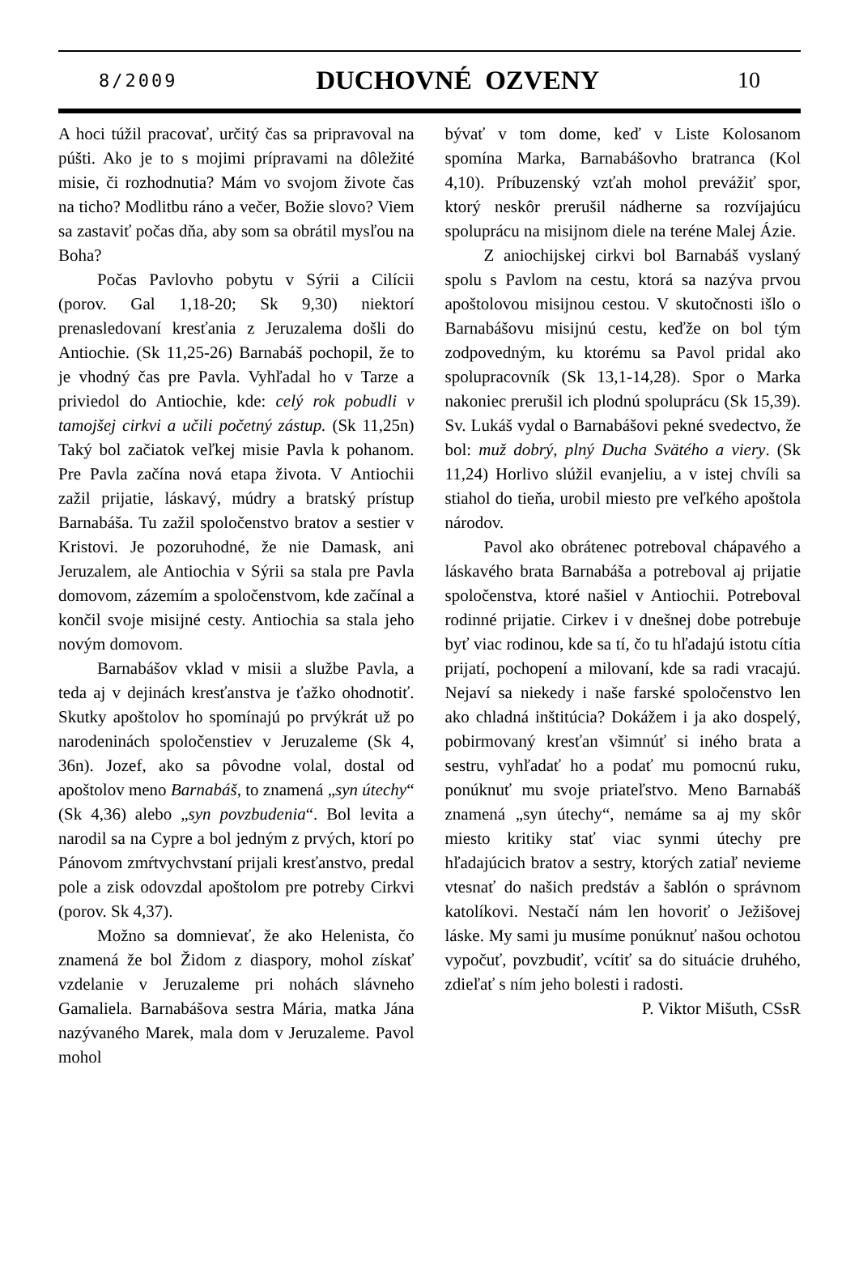8/2009 DUCHOVNÉ OZVENY 10
A hoci túžil pracovať, určitý čas sa pripravoval na púšti. Ako je to s mojimi prípravami na dôležité misie, či rozhodnutia? Mám vo svojom živote čas na ticho? Modlitbu ráno a večer, Božie slovo? Viem sa zastaviť počas dňa, aby som sa obrátil mysľou na Boha?
Počas Pavlovho pobytu v Sýrii a Cilícii (porov. Gal 1,18-20; Sk 9,30) niektorí prenasledovaní kresťania z Jeruzalema došli do Antiochie. (Sk 11,25-26) Barnabáš pochopil, že to je vhodný čas pre Pavla. Vyhľadal ho v Tarze a priviedol do Antiochie, kde: celý rok pobudli v tamojšej cirkvi a učili početný zástup. (Sk 11,25n) Taký bol začiatok veľkej misie Pavla k pohanom. Pre Pavla začína nová etapa života. V Antiochii zažil prijatie, láskavý, múdry a bratský prístup Barnabáša. Tu zažil spoločenstvo bratov a sestier v Kristovi. Je pozoruhodné, že nie Damask, ani Jeruzalem, ale Antiochia v Sýrii sa stala pre Pavla domovom, zázemím a spoločenstvom, kde začínal a končil svoje misijné cesty. Antiochia sa stala jeho novým domovom.
Barnabášov vklad v misii a službe Pavla, a teda aj v dejinách kresťanstva je ťažko ohodnotiť. Skutky apoštolov ho spomínajú po prvýkrát už po narodeninách spoločenstiev v Jeruzaleme (Sk 4, 36n). Jozef, ako sa pôvodne volal, dostal od apoštolov meno Barnabáš, to znamená „syn útechy“ (Sk 4,36) alebo „syn povzbudenia“. Bol levita a narodil sa na Cypre a bol jedným z prvých, ktorí po Pánovom zmŕtvychvstaní prijali kresťanstvo, predal pole a zisk odovzdal apoštolom pre potreby Cirkvi (porov. Sk 4,37).
Možno sa domnievať, že ako Helenista, čo znamená že bol Židom z diaspory, mohol získať vzdelanie v Jeruzaleme pri nohách slávneho Gamaliela. Barnabášova sestra Mária, matka Jána nazývaného Marek, mala dom v Jeruzaleme. Pavol mohol
bývať v tom dome, keď v Liste Kolosanom spomína Marka, Barnabášovho bratranca (Kol 4,10). Príbuzenský vzťah mohol prevážiť spor, ktorý neskôr prerušil nádherne sa rozvíjajúcu spoluprácu na misijnom diele na teréne Malej Ázie.
Z aniochijskej cirkvi bol Barnabáš vyslaný spolu s Pavlom na cestu, ktorá sa nazýva prvou apoštolovou misijnou cestou. V skutočnosti išlo o Barnabášovu misijnú cestu, keďže on bol tým zodpovedným, ku ktorému sa Pavol pridal ako spolupracovník (Sk 13,1-14,28). Spor o Marka nakoniec prerušil ich plodnú spoluprácu (Sk 15,39). Sv. Lukáš vydal o Barnabášovi pekné svedectvo, že bol: muž dobrý, plný Ducha Svätého a viery. (Sk 11,24) Horlivo slúžil evanjeliu, a v istej chvíli sa stiahol do tieňa, urobil miesto pre veľkého apoštola národov.
Pavol ako obrátenec potreboval chápavého a láskavého brata Barnabáša a potreboval aj prijatie spoločenstva, ktoré našiel v Antiochii. Potreboval rodinné prijatie. Cirkev i v dnešnej dobe potrebuje byť viac rodinou, kde sa tí, čo tu hľadajú istotu cítia prijatí, pochopení a milovaní, kde sa radi vracajú. Nejaví sa niekedy i naše farské spoločenstvo len ako chladná inštitúcia? Dokážem i ja ako dospelý, pobirmovaný kresťan všimnúť si iného brata a sestru, vyhľadať ho a podať mu pomocnú ruku, ponúknuť mu svoje priateľstvo. Meno Barnabáš znamená „syn útechy“, nemáme sa aj my skôr miesto kritiky stať viac synmi útechy pre hľadajúcich bratov a sestry, ktorých zatiaľ nevieme vtesnať do našich predstáv a šablón o správnom katolíkovi. Nestačí nám len hovoriť o Ježišovej láske. My sami ju musíme ponúknuť našou ochotou vypočuť, povzbudiť, vcítiť sa do situácie druhého, zdieľať s ním jeho bolesti i radosti.
P. Viktor Mišuth, CSsR